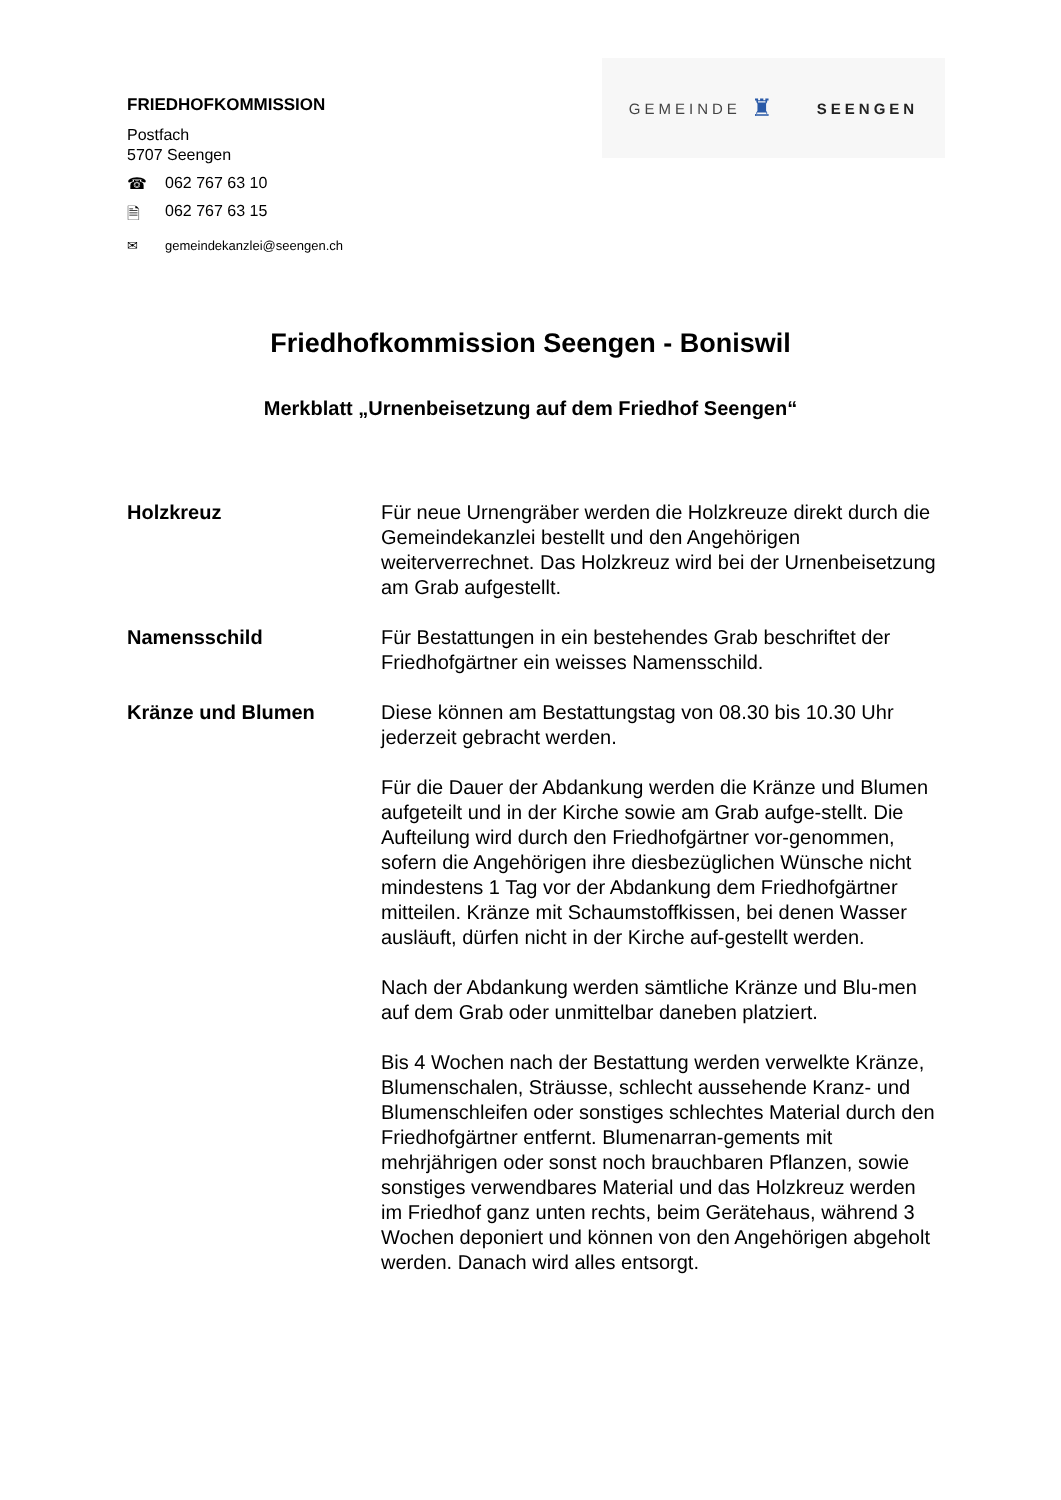FRIEDHOFKOMMISSION
Postfach
5707 Seengen
☎ 062 767 63 10
🗎 062 767 63 15
✉ gemeindekanzlei@seengen.ch
GEMEINDE ♜ SEENGEN
Friedhofkommission Seengen - Boniswil
Merkblatt „Urnenbeisetzung auf dem Friedhof Seengen“
Holzkreuz Für neue Urnengräber werden die Holzkreuze direkt durch die Gemeindekanzlei bestellt und den Angehörigen weiterverrechnet. Das Holzkreuz wird bei der Urnenbeisetzung am Grab aufgestellt.
Namensschild Für Bestattungen in ein bestehendes Grab beschriftet der Friedhofgärtner ein weisses Namensschild.
Kränze und Blumen Diese können am Bestattungstag von 08.30 bis 10.30 Uhr jederzeit gebracht werden.
Für die Dauer der Abdankung werden die Kränze und Blumen aufgeteilt und in der Kirche sowie am Grab aufge-stellt. Die Aufteilung wird durch den Friedhofgärtner vor-genommen, sofern die Angehörigen ihre diesbezüglichen Wünsche nicht mindestens 1 Tag vor der Abdankung dem Friedhofgärtner mitteilen. Kränze mit Schaumstoffkissen, bei denen Wasser ausläuft, dürfen nicht in der Kirche auf-gestellt werden.
Nach der Abdankung werden sämtliche Kränze und Blu-men auf dem Grab oder unmittelbar daneben platziert.
Bis 4 Wochen nach der Bestattung werden verwelkte Kränze, Blumenschalen, Sträusse, schlecht aussehende Kranz- und Blumenschleifen oder sonstiges schlechtes Material durch den Friedhofgärtner entfernt. Blumenarran-gements mit mehrjährigen oder sonst noch brauchbaren Pflanzen, sowie sonstiges verwendbares Material und das Holzkreuz werden im Friedhof ganz unten rechts, beim Gerätehaus, während 3 Wochen deponiert und können von den Angehörigen abgeholt werden. Danach wird alles entsorgt.